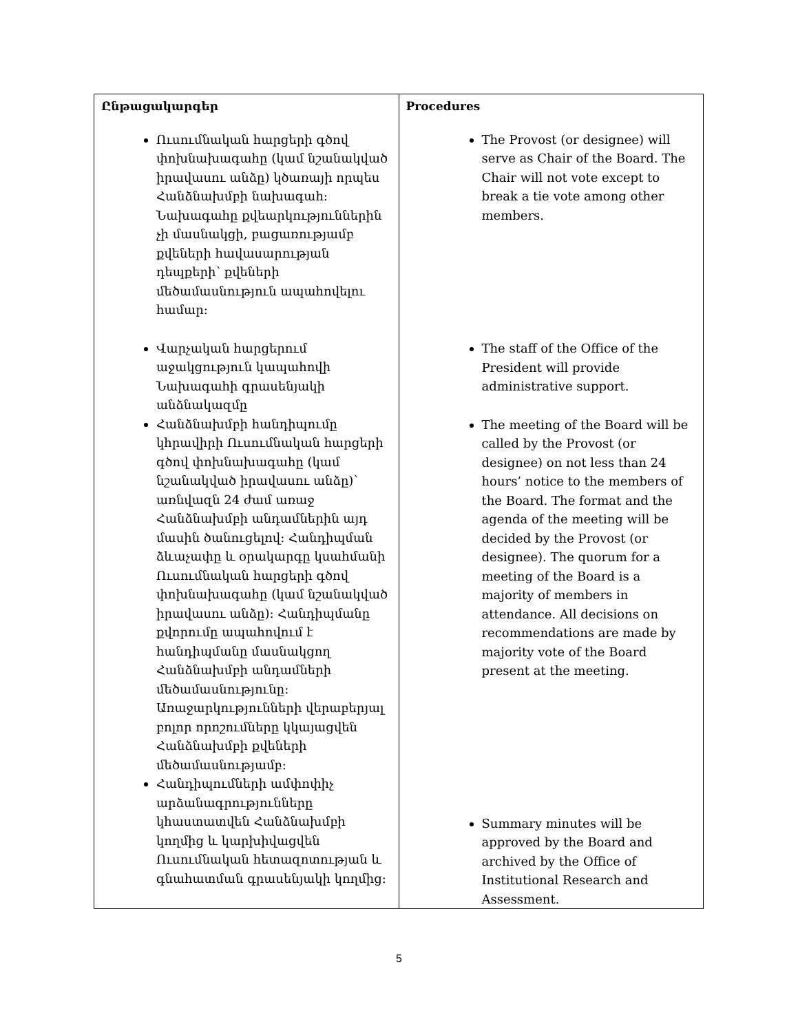| Ընթացակարգեր Ուսումնական հարցերի գծով փոխնախագահը (կամ նշանակված իրավասու անձը) կծառայի որպես Հանձնախմբի նախագահ: Նախագահը քվեարկություններին չի մասնակցի, բացառությամբ քվեների հավասարության դեպքերի՝ քվեների մեծամասնություն ապահովելու համար: Վարչական հարցերում աջակցություն կապահովի Նախագահի գրասենյակի անձնակազմը Հանձնախմբի հանդիպումը կհրավիրի Ուսումնական հարցերի գծով փոխնախագահը (կամ նշանակված իրավասու անձը)՝ առնվազն 24 ժամ առաջ Հանձնախմբի անդամներին այդ մասին ծանուցելով: Հանդիպման ձևաչափը և օրակարգը կսահմանի Ուսումնական հարցերի գծով փոխնախագահը (կամ նշանակված իրավասու անձը): Հանդիպմանը քվորումը ապահովում է հանդիպմանը մասնակցող Հանձնախմբի անդամների մեծամասնությունը: Առաջարկությունների վերաբերյալ բոլոր որոշումները կկայացվեն Հանձնախմբի քվեների մեծամասնությամբ: Հանդիպումների ամփոփիչ արձանագրությունները կհաստատվեն Հանձնախմբի կողմից և կարխիվացվեն Ուսումնական հետազոտության և գնահատման գրասենյակի կողմից: | Procedures The Provost (or designee) will serve as Chair of the Board. The Chair will not vote except to break a tie vote among other members. The staff of the Office of the President will provide administrative support. The meeting of the Board will be called by the Provost (or designee) on not less than 24 hours’ notice to the members of the Board. The format and the agenda of the meeting will be decided by the Provost (or designee). The quorum for a meeting of the Board is a majority of members in attendance. All decisions on recommendations are made by majority vote of the Board present at the meeting. Summary minutes will be approved by the Board and archived by the Office of Institutional Research and Assessment. |
5